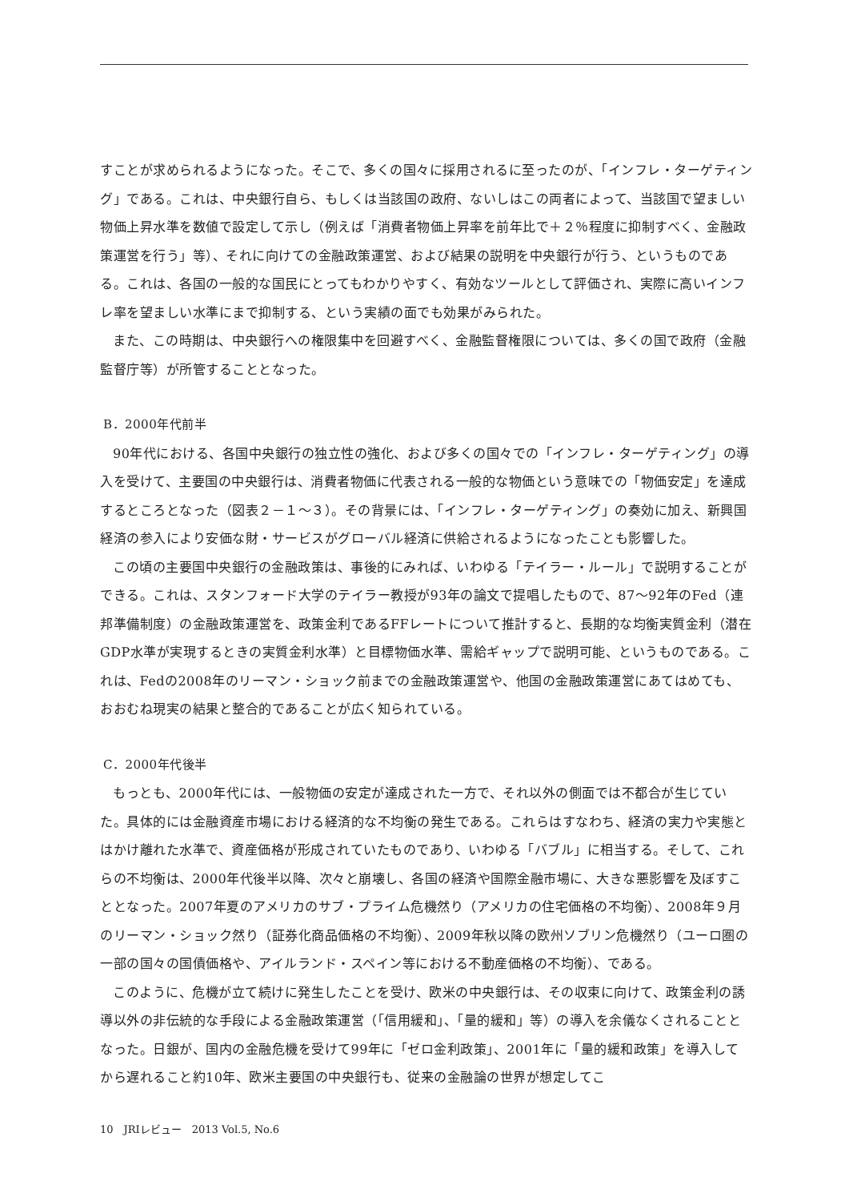すことが求められるようになった。そこで、多くの国々に採用されるに至ったのが、「インフレ・ターゲティング」である。これは、中央銀行自ら、もしくは当該国の政府、ないしはこの両者によって、当該国で望ましい物価上昇水準を数値で設定して示し（例えば「消費者物価上昇率を前年比で＋２％程度に抑制すべく、金融政策運営を行う」等）、それに向けての金融政策運営、および結果の説明を中央銀行が行う、というものである。これは、各国の一般的な国民にとってもわかりやすく、有効なツールとして評価され、実際に高いインフレ率を望ましい水準にまで抑制する、という実績の面でも効果がみられた。
また、この時期は、中央銀行への権限集中を回避すべく、金融監督権限については、多くの国で政府（金融監督庁等）が所管することとなった。
B．2000年代前半
90年代における、各国中央銀行の独立性の強化、および多くの国々での「インフレ・ターゲティング」の導入を受けて、主要国の中央銀行は、消費者物価に代表される一般的な物価という意味での「物価安定」を達成するところとなった（図表２－１～３）。その背景には、「インフレ・ターゲティング」の奏効に加え、新興国経済の参入により安価な財・サービスがグローバル経済に供給されるようになったことも影響した。
この頃の主要国中央銀行の金融政策は、事後的にみれば、いわゆる「テイラー・ルール」で説明することができる。これは、スタンフォード大学のテイラー教授が93年の論文で提唱したもので、87～92年のFed（連邦準備制度）の金融政策運営を、政策金利であるFFレートについて推計すると、長期的な均衡実質金利（潜在GDP水準が実現するときの実質金利水準）と目標物価水準、需給ギャップで説明可能、というものである。これは、Fedの2008年のリーマン・ショック前までの金融政策運営や、他国の金融政策運営にあてはめても、おおむね現実の結果と整合的であることが広く知られている。
C．2000年代後半
もっとも、2000年代には、一般物価の安定が達成された一方で、それ以外の側面では不都合が生じていた。具体的には金融資産市場における経済的な不均衡の発生である。これらはすなわち、経済の実力や実態とはかけ離れた水準で、資産価格が形成されていたものであり、いわゆる「バブル」に相当する。そして、これらの不均衡は、2000年代後半以降、次々と崩壊し、各国の経済や国際金融市場に、大きな悪影響を及ぼすこととなった。2007年夏のアメリカのサブ・プライム危機然り（アメリカの住宅価格の不均衡）、2008年９月のリーマン・ショック然り（証券化商品価格の不均衡）、2009年秋以降の欧州ソブリン危機然り（ユーロ圏の一部の国々の国債価格や、アイルランド・スペイン等における不動産価格の不均衡）、である。
このように、危機が立て続けに発生したことを受け、欧米の中央銀行は、その収束に向けて、政策金利の誘導以外の非伝統的な手段による金融政策運営（「信用緩和」、「量的緩和」等）の導入を余儀なくされることとなった。日銀が、国内の金融危機を受けて99年に「ゼロ金利政策」、2001年に「量的緩和政策」を導入してから遅れること約10年、欧米主要国の中央銀行も、従来の金融論の世界が想定してこ
10　JRIレビュー　2013 Vol.5, No.6